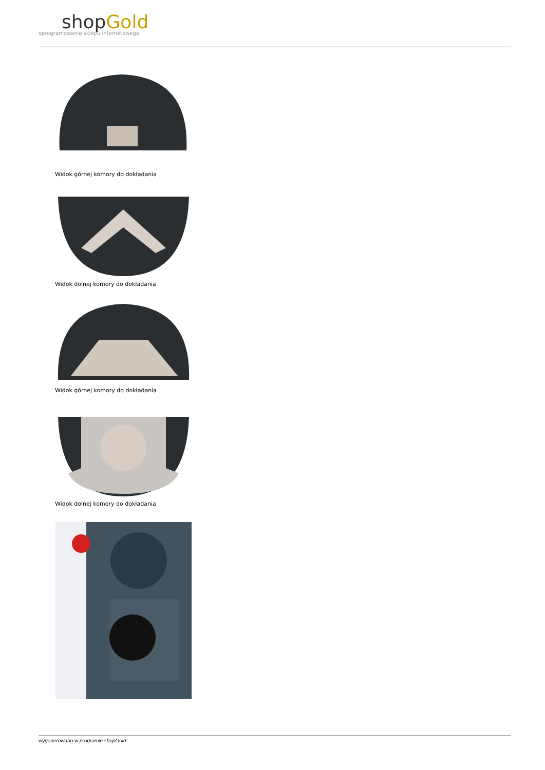shopGold
oprogramowanie sklepu internetowego
Widok górnej komory do dokładania
Widok dolnej komory do dokładania
Widok górnej komory do dokładania
Widok dolnej komory do dokładania
wygenerowano w programie shopGold